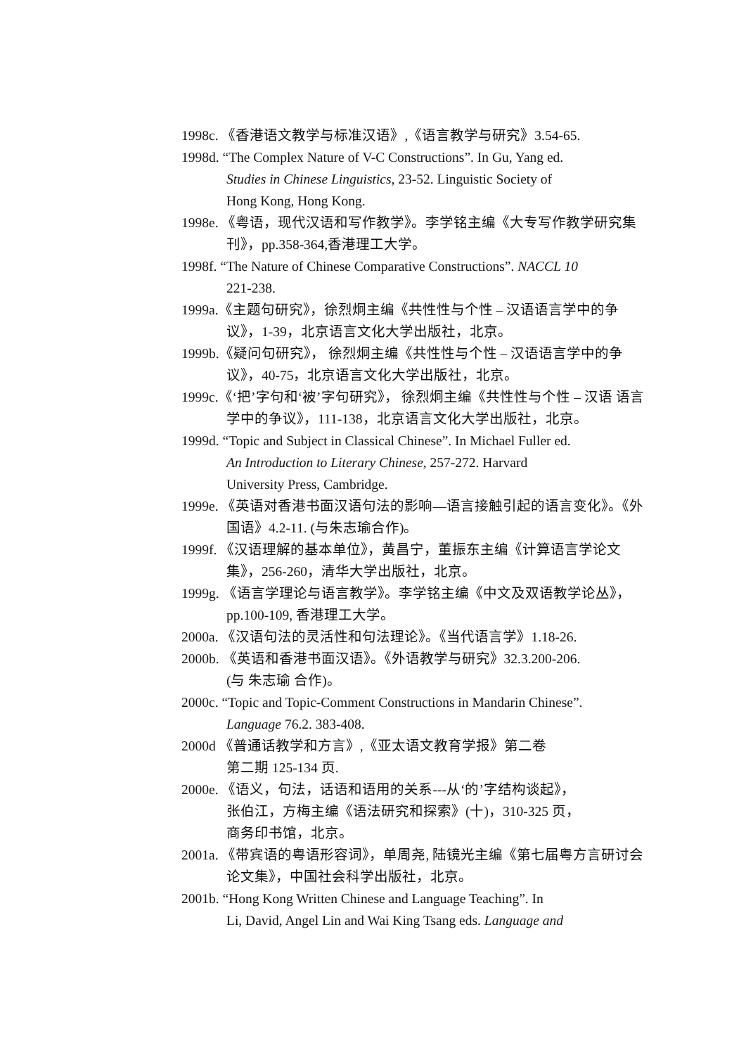1998c. 《香港语文教学与标准汉语》,《语言教学与研究》3.54-65.
1998d. “The Complex Nature of V-C Constructions”. In Gu, Yang ed.
Studies in Chinese Linguistics, 23-52. Linguistic Society of
Hong Kong, Hong Kong.
1998e. 《粤语，现代汉语和写作教学》。李学铭主编《大专写作教学研究集刊》，pp.358-364,香港理工大学。
1998f. “The Nature of Chinese Comparative Constructions”. NACCL 10
221-238.
1999a.《主题句研究》，徐烈炯主编《共性性与个性 – 汉语语言学中的争议》，1-39，北京语言文化大学出版社，北京。
1999b.《疑问句研究》， 徐烈炯主编《共性性与个性 – 汉语语言学中的争议》，40-75，北京语言文化大学出版社，北京。
1999c.《‘把’字句和‘被’字句研究》， 徐烈炯主编《共性性与个性 – 汉语 语言学中的争议》，111-138，北京语言文化大学出版社，北京。
1999d. “Topic and Subject in Classical Chinese”. In Michael Fuller ed.
An Introduction to Literary Chinese, 257-272. Harvard
University Press, Cambridge.
1999e. 《英语对香港书面汉语句法的影响—语言接触引起的语言变化》。《外国语》4.2-11. (与朱志瑜合作)。
1999f. 《汉语理解的基本单位》，黄昌宁，董振东主编《计算语言学论文集》，256-260，清华大学出版社，北京。
1999g. 《语言学理论与语言教学》。李学铭主编《中文及双语教学论丛》，pp.100-109, 香港理工大学。
2000a. 《汉语句法的灵活性和句法理论》。《当代语言学》1.18-26.
2000b. 《英语和香港书面汉语》。《外语教学与研究》32.3.200-206.
(与 朱志瑜 合作)。
2000c. “Topic and Topic-Comment Constructions in Mandarin Chinese”.
Language 76.2. 383-408.
2000d 《普通话教学和方言》,《亚太语文教育学报》第二卷
第二期 125-134 页.
2000e. 《语义，句法，话语和语用的关系---从‘的’字结构谈起》，
张伯江，方梅主编《语法研究和探索》(十)，310-325 页，
商务印书馆，北京。
2001a. 《带宾语的粤语形容词》，单周尧, 陆镜光主编《第七届粤方言研讨会论文集》，中国社会科学出版社，北京。
2001b. “Hong Kong Written Chinese and Language Teaching”. In
Li, David, Angel Lin and Wai King Tsang eds. Language and